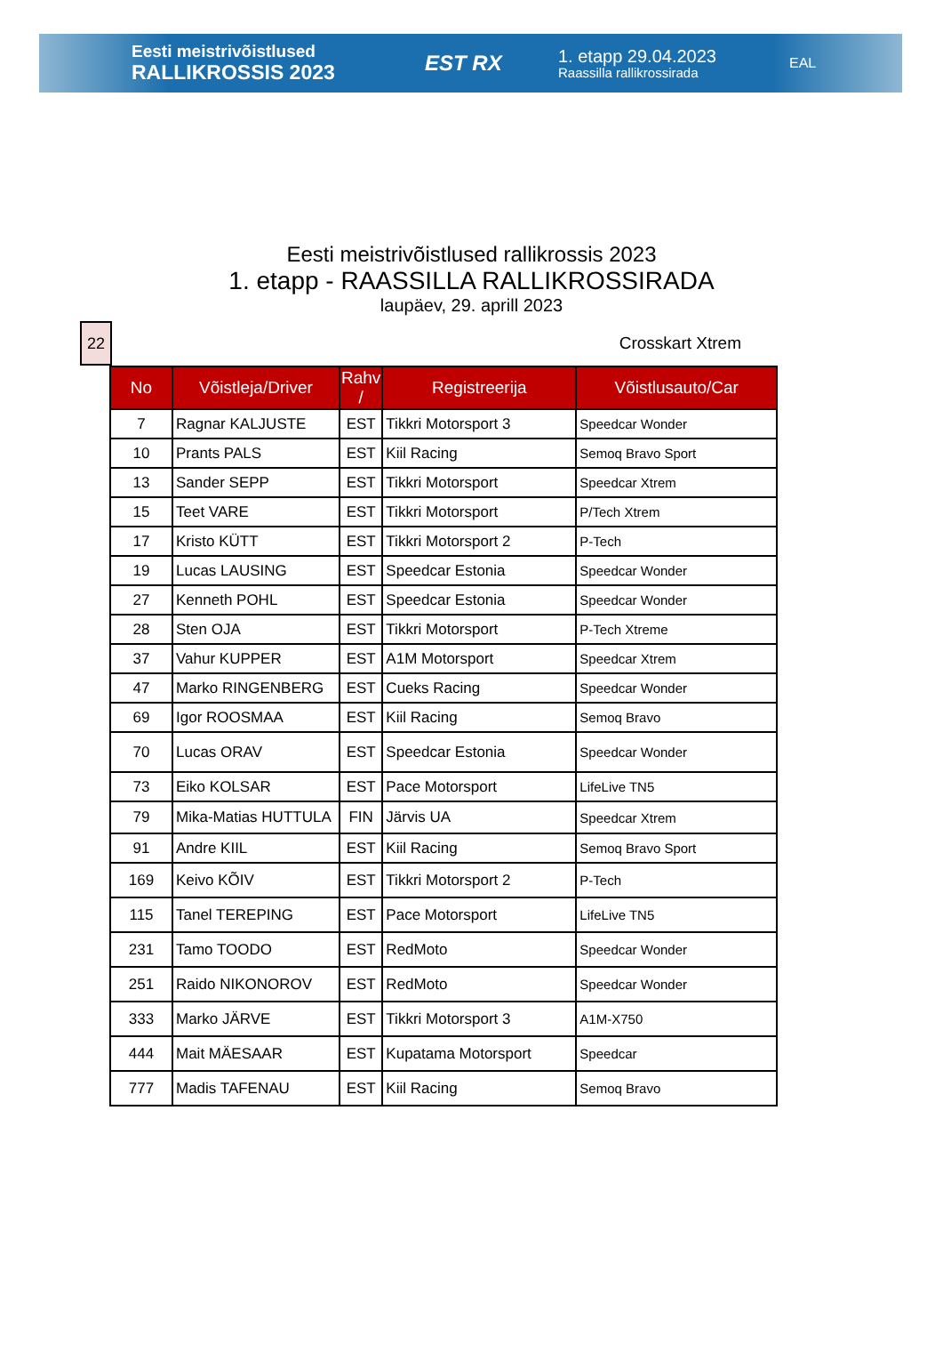Eesti meistrivõistlused
RALLIKROSSIS 2023
EST RX
1. etapp 29.04.2023
Raassilla rallikrossirada
EAL
Eesti meistrivõistlused rallikrossis 2023
1. etapp - RAASSILLA RALLIKROSSIRADA
laupäev, 29. aprill 2023
22
Crosskart Xtrem
| No | Võistleja/Driver | Rahv / | Registreerija | Võistlusauto/Car |
| --- | --- | --- | --- | --- |
| 7 | Ragnar KALJUSTE | EST | Tikkri Motorsport 3 | Speedcar Wonder |
| 10 | Prants PALS | EST | Kiil Racing | Semoq Bravo Sport |
| 13 | Sander SEPP | EST | Tikkri Motorsport | Speedcar Xtrem |
| 15 | Teet VARE | EST | Tikkri Motorsport | P/Tech Xtrem |
| 17 | Kristo KÜTT | EST | Tikkri Motorsport 2 | P-Tech |
| 19 | Lucas LAUSING | EST | Speedcar Estonia | Speedcar Wonder |
| 27 | Kenneth POHL | EST | Speedcar Estonia | Speedcar Wonder |
| 28 | Sten OJA | EST | Tikkri Motorsport | P-Tech Xtreme |
| 37 | Vahur KUPPER | EST | A1M Motorsport | Speedcar Xtrem |
| 47 | Marko RINGENBERG | EST | Cueks Racing | Speedcar Wonder |
| 69 | Igor ROOSMAA | EST | Kiil Racing | Semoq Bravo |
| 70 | Lucas ORAV | EST | Speedcar Estonia | Speedcar Wonder |
| 73 | Eiko KOLSAR | EST | Pace Motorsport | LifeLive TN5 |
| 79 | Mika-Matias HUTTULA | FIN | Järvis UA | Speedcar Xtrem |
| 91 | Andre KIIL | EST | Kiil Racing | Semoq Bravo Sport |
| 169 | Keivo KÕIV | EST | Tikkri Motorsport 2 | P-Tech |
| 115 | Tanel TEREPING | EST | Pace Motorsport | LifeLive TN5 |
| 231 | Tamo TOODO | EST | RedMoto | Speedcar Wonder |
| 251 | Raido NIKONOROV | EST | RedMoto | Speedcar Wonder |
| 333 | Marko JÄRVE | EST | Tikkri Motorsport 3 | A1M-X750 |
| 444 | Mait MÄESAAR | EST | Kupatama Motorsport | Speedcar |
| 777 | Madis TAFENAU | EST | Kiil Racing | Semoq Bravo |